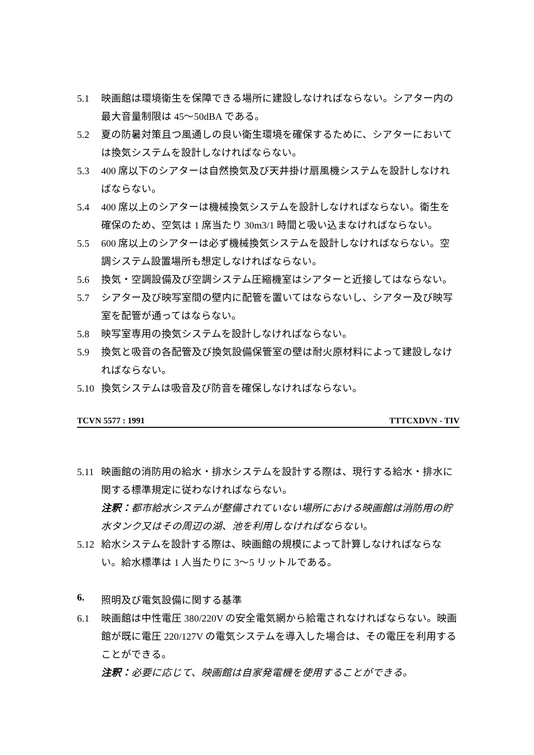5.1 映画館は環境衛生を保障できる場所に建設しなければならない。シアター内の最大音量制限は 45～50dBA である。
5.2 夏の防暑対策且つ風通しの良い衛生環境を確保するために、シアターにおいては換気システムを設計しなければならない。
5.3 400 席以下のシアターは自然換気及び天井掛け扇風機システムを設計しなければならない。
5.4 400 席以上のシアターは機械換気システムを設計しなければならない。衛生を確保のため、空気は 1 席当たり 30m3/1 時間と吸い込まなければならない。
5.5 600 席以上のシアターは必ず機械換気システムを設計しなければならない。空調システム設置場所も想定しなければならない。
5.6 換気・空調設備及び空調システム圧縮機室はシアターと近接してはならない。
5.7 シアター及び映写室間の壁内に配管を置いてはならないし、シアター及び映写室を配管が通ってはならない。
5.8 映写室専用の換気システムを設計しなければならない。
5.9 換気と吸音の各配管及び換気設備保管室の壁は耐火原材料によって建設しなければならない。
5.10 換気システムは吸音及び防音を確保しなければならない。
TCVN 5577 : 1991 TTTCXDVN - TIV
5.11 映画館の消防用の給水・排水システムを設計する際は、現行する給水・排水に関する標準規定に従わなければならない。
注釈：都市給水システムが整備されていない場所における映画館は消防用の貯水タンク又はその周辺の湖、池を利用しなければならない。
5.12 給水システムを設計する際は、映画館の規模によって計算しなければならない。給水標準は 1 人当たりに 3～5 リットルである。
6. 照明及び電気設備に関する基準
6.1 映画館は中性電圧 380/220V の安全電気網から給電されなければならない。映画館が既に電圧 220/127V の電気システムを導入した場合は、その電圧を利用することができる。
注釈：必要に応じて、映画館は自家発電機を使用することができる。